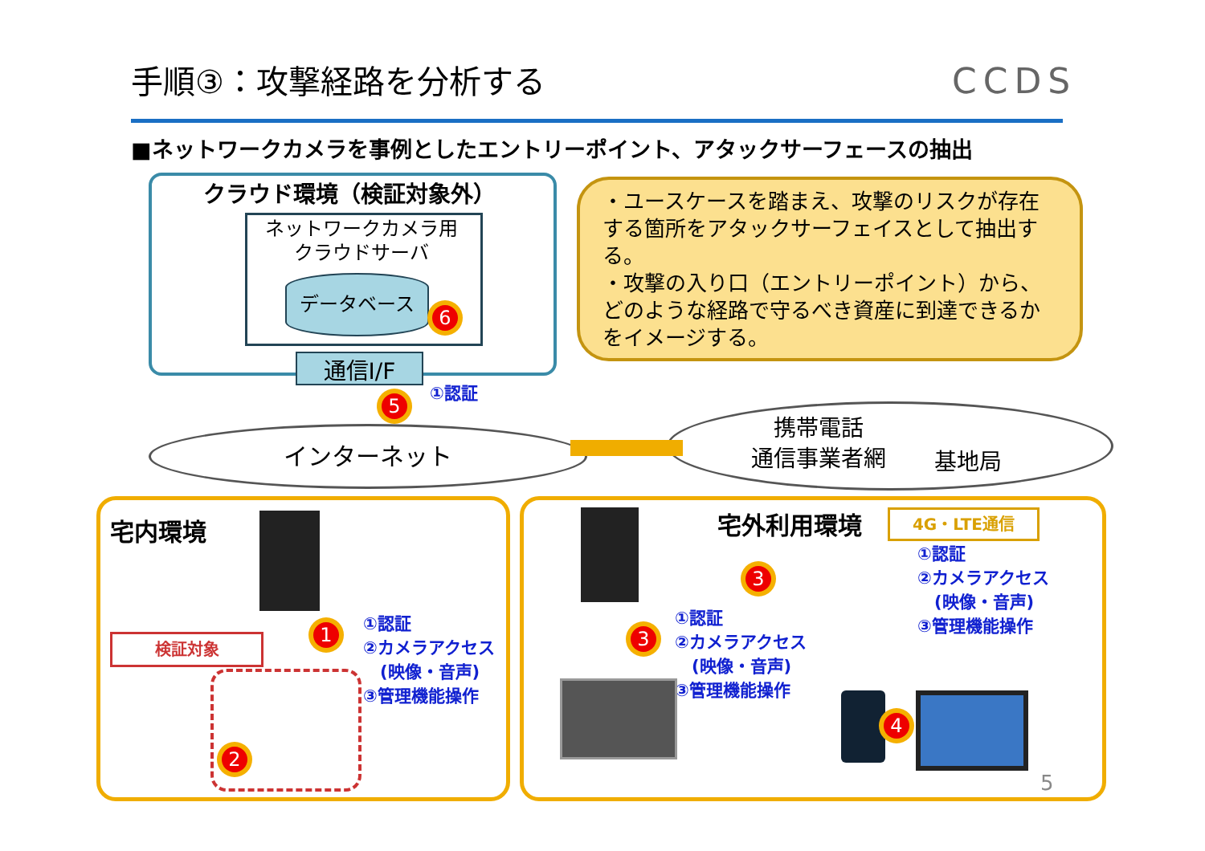手順③：攻撃経路を分析する CCDS
■ネットワークカメラを事例としたエントリーポイント、アタックサーフェースの抽出
クラウド環境（検証対象外）
ネットワークカメラ用
クラウドサーバ
データベース
6
通信I/F
5
①認証
・ユースケースを踏まえ、攻撃のリスクが存在する箇所をアタックサーフェイスとして抽出する。
・攻撃の入り口（エントリーポイント）から、どのような経路で守るべき資産に到達できるかをイメージする。
インターネット
携帯電話
通信事業者網
基地局
宅内環境
1
検証対象
2
①認証
②カメラアクセス
　(映像・音声)
③管理機能操作
宅外利用環境 4G・LTE通信
3
3
①認証
②カメラアクセス
　(映像・音声)
③管理機能操作
①認証
②カメラアクセス
　(映像・音声)
③管理機能操作
4
5